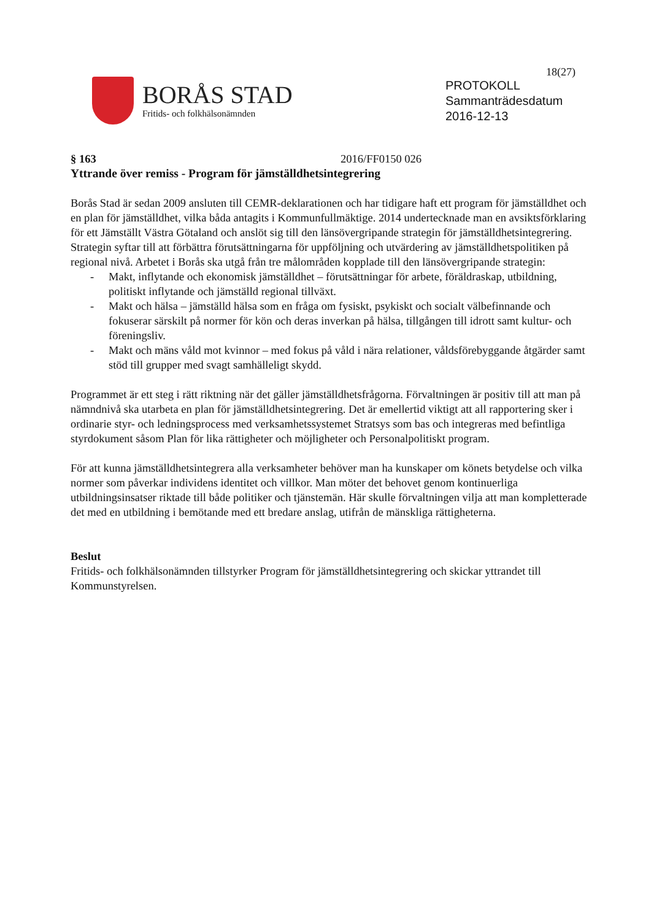18(27)
BORÅS STAD
Fritids- och folkhälsonämnden
PROTOKOLL
Sammanträdesdatum
2016-12-13
§ 163 2016/FF0150 026
Yttrande över remiss - Program för jämställdhetsintegrering
Borås Stad är sedan 2009 ansluten till CEMR-deklarationen och har tidigare haft ett program för jämställdhet och en plan för jämställdhet, vilka båda antagits i Kommunfullmäktige. 2014 undertecknade man en avsiktsförklaring för ett Jämställt Västra Götaland och anslöt sig till den länsövergripande strategin för jämställdhetsintegrering. Strategin syftar till att förbättra förutsättningarna för uppföljning och utvärdering av jämställdhetspolitiken på regional nivå. Arbetet i Borås ska utgå från tre målområden kopplade till den länsövergripande strategin:
- Makt, inflytande och ekonomisk jämställdhet – förutsättningar för arbete, föräldraskap, utbildning, politiskt inflytande och jämställd regional tillväxt.
- Makt och hälsa – jämställd hälsa som en fråga om fysiskt, psykiskt och socialt välbefinnande och fokuserar särskilt på normer för kön och deras inverkan på hälsa, tillgången till idrott samt kultur- och föreningsliv.
- Makt och mäns våld mot kvinnor – med fokus på våld i nära relationer, våldsförebyggande åtgärder samt stöd till grupper med svagt samhälleligt skydd.
Programmet är ett steg i rätt riktning när det gäller jämställdhetsfrågorna. Förvaltningen är positiv till att man på nämndnivå ska utarbeta en plan för jämställdhetsintegrering. Det är emellertid viktigt att all rapportering sker i ordinarie styr- och ledningsprocess med verksamhetssystemet Stratsys som bas och integreras med befintliga styrdokument såsom Plan för lika rättigheter och möjligheter och Personalpolitiskt program.
För att kunna jämställdhetsintegrera alla verksamheter behöver man ha kunskaper om könets betydelse och vilka normer som påverkar individens identitet och villkor. Man möter det behovet genom kontinuerliga utbildningsinsatser riktade till både politiker och tjänstemän. Här skulle förvaltningen vilja att man kompletterade det med en utbildning i bemötande med ett bredare anslag, utifrån de mänskliga rättigheterna.
Beslut
Fritids- och folkhälsonämnden tillstyrker Program för jämställdhetsintegrering och skickar yttrandet till Kommunstyrelsen.